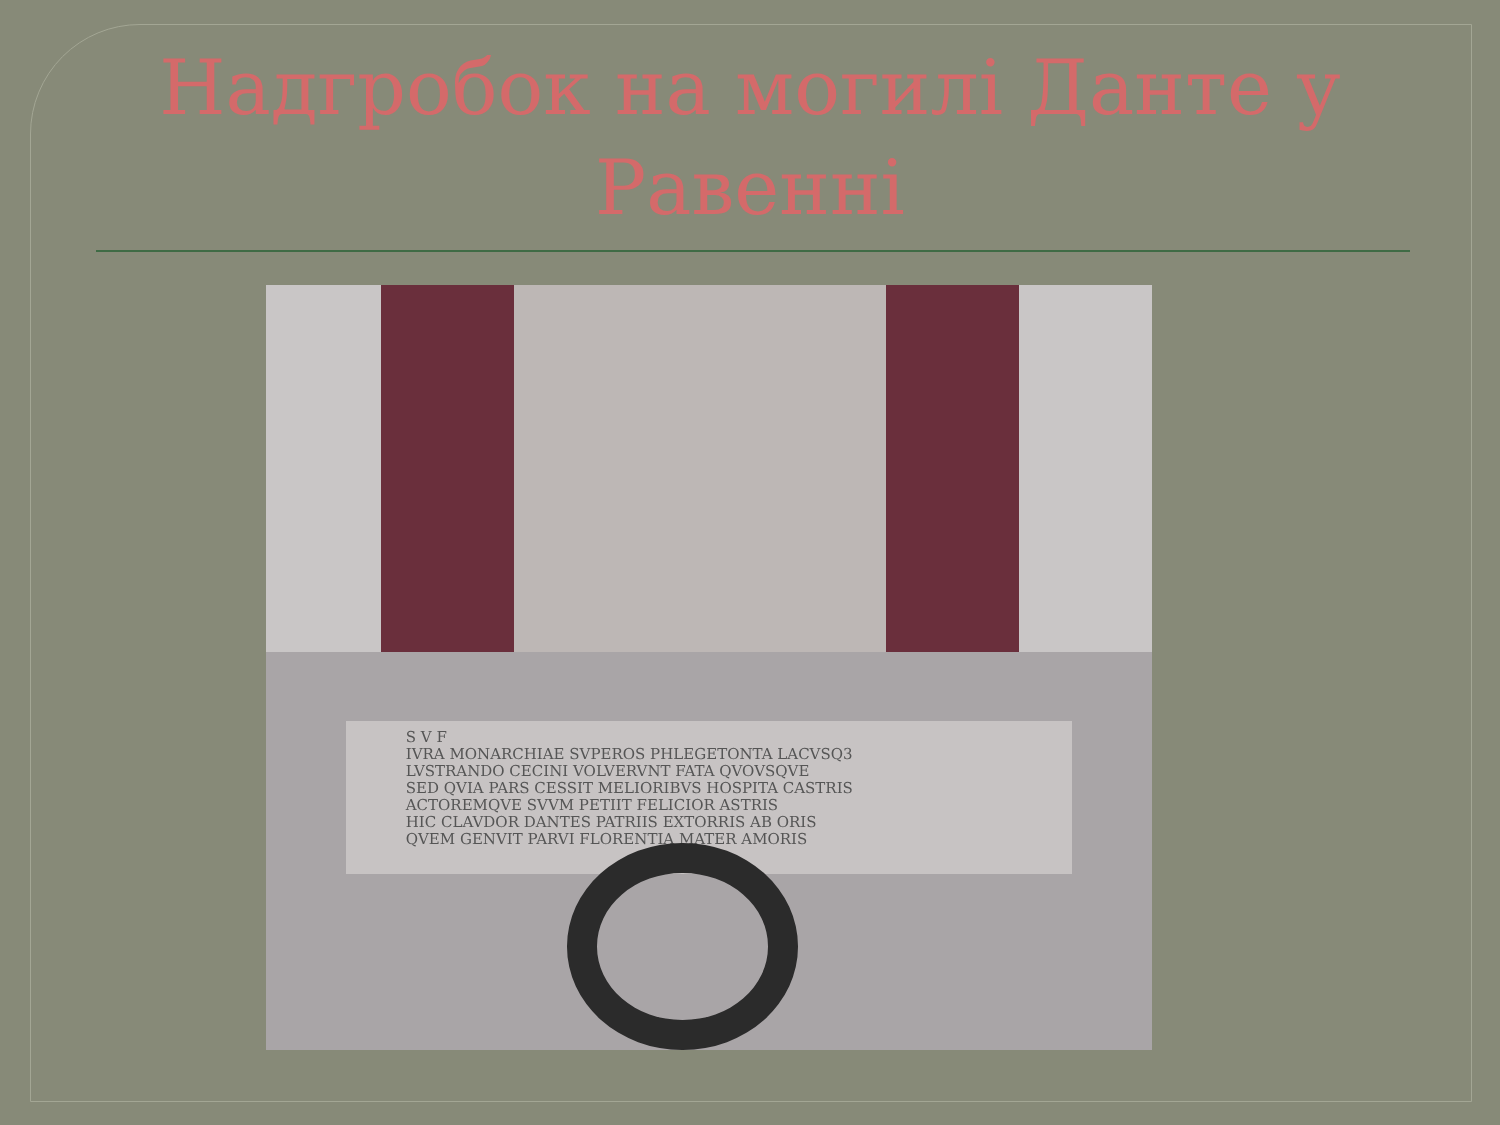Надгробок на могилі Данте у
Равенні
S V F
IVRA MONARCHIAE SVPEROS PHLEGETONTA LACVSQ3
LVSTRANDO CECINI VOLVERVNT FATA QVOVSQVE
SED QVIA PARS CESSIT MELIORIBVS HOSPITA CASTRIS
ACTOREMQVE SVVM PETIIT FELICIOR ASTRIS
HIC CLAVDOR DANTES PATRIIS EXTORRIS AB ORIS
QVEM GENVIT PARVI FLORENTIA MATER AMORIS